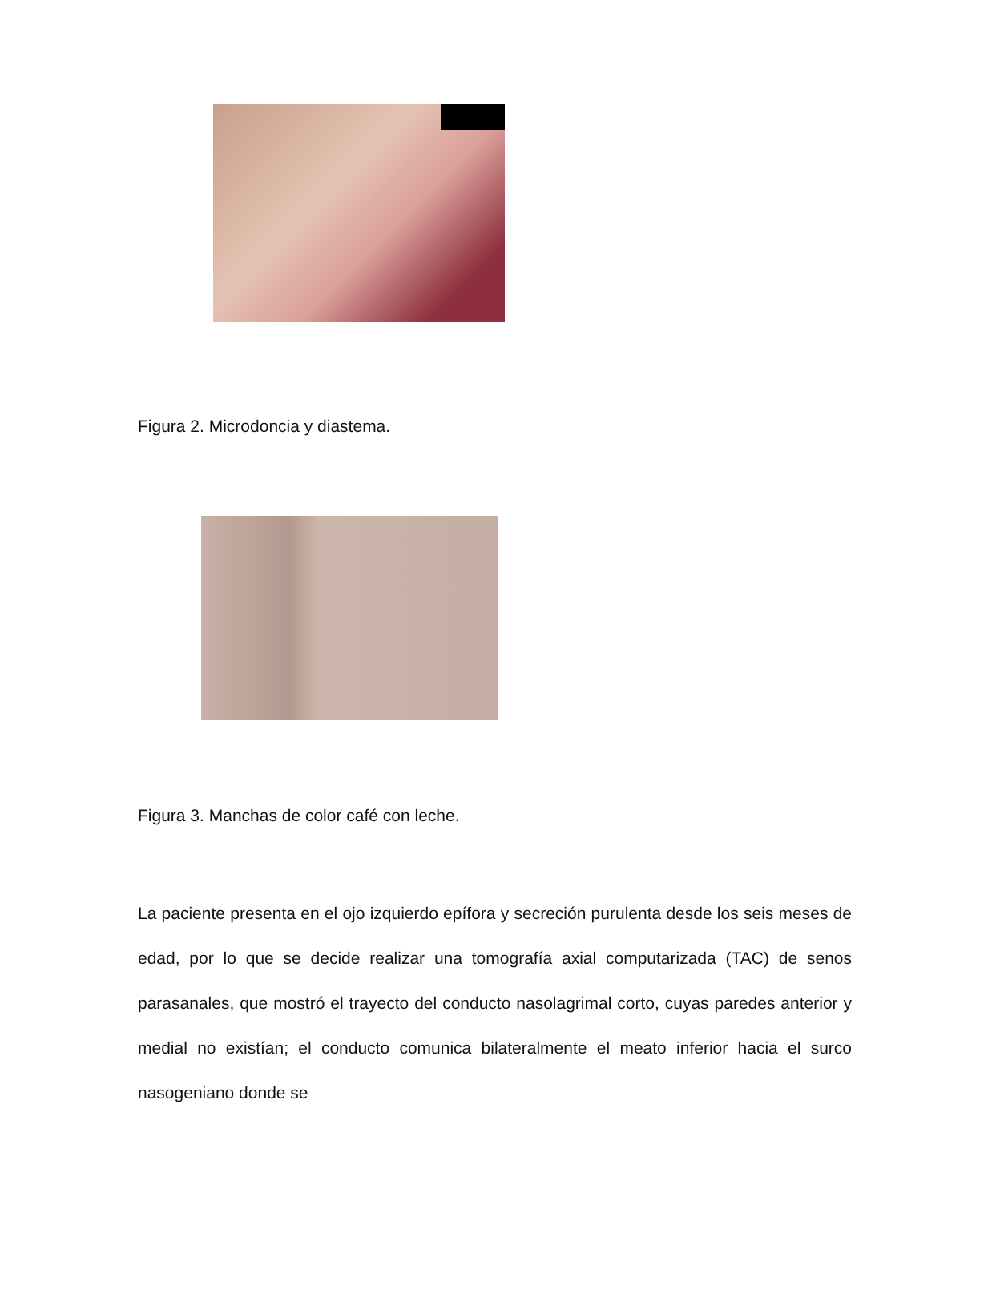Figura 2. Microdoncia y diastema.
Figura 3. Manchas de color café con leche.
La paciente presenta en el ojo izquierdo epífora y secreción purulenta desde los seis meses de edad, por lo que se decide realizar una tomografía axial computarizada (TAC) de senos parasanales, que mostró el trayecto del conducto nasolagrimal corto, cuyas paredes anterior y medial no existían; el conducto comunica bilateralmente el meato inferior hacia el surco nasogeniano donde se